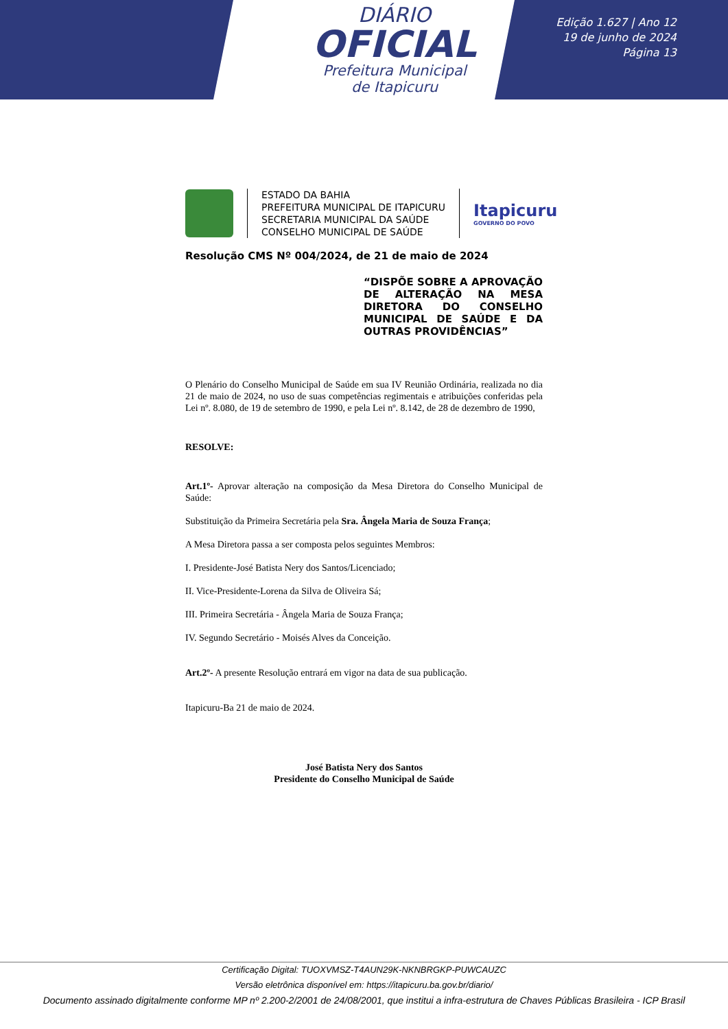DIÁRIO
OFICIAL
Prefeitura Municipal
de Itapicuru
Edição 1.627 | Ano 12
19 de junho de 2024
Página 13
ESTADO DA BAHIA
PREFEITURA MUNICIPAL DE ITAPICURU
SECRETARIA MUNICIPAL DA SAÚDE
CONSELHO MUNICIPAL DE SAÚDE
Itapicuru
GOVERNO DO POVO
Resolução CMS Nº 004/2024, de 21 de maio de 2024
“DISPÕE SOBRE A APROVAÇÃO DE ALTERAÇÃO NA MESA DIRETORA DO CONSELHO MUNICIPAL DE SAÚDE E DA OUTRAS PROVIDÊNCIAS”
O Plenário do Conselho Municipal de Saúde em sua IV Reunião Ordinária, realizada no dia 21 de maio de 2024, no uso de suas competências regimentais e atribuições conferidas pela Lei nº. 8.080, de 19 de setembro de 1990, e pela Lei nº. 8.142, de 28 de dezembro de 1990,
RESOLVE:
Art.1º- Aprovar alteração na composição da Mesa Diretora do Conselho Municipal de Saúde:
Substituição da Primeira Secretária pela Sra. Ângela Maria de Souza França;
A Mesa Diretora passa a ser composta pelos seguintes Membros:
I. Presidente-José Batista Nery dos Santos/Licenciado;
II. Vice-Presidente-Lorena da Silva de Oliveira Sá;
III. Primeira Secretária - Ângela Maria de Souza França;
IV. Segundo Secretário - Moisés Alves da Conceição.
Art.2º- A presente Resolução entrará em vigor na data de sua publicação.
Itapicuru-Ba 21 de maio de 2024.
José Batista Nery dos Santos
Presidente do Conselho Municipal de Saúde
Certificação Digital: TUOXVMSZ-T4AUN29K-NKNBRGKP-PUWCAUZC
Versão eletrônica disponível em: https://itapicuru.ba.gov.br/diario/
Documento assinado digitalmente conforme MP nº 2.200-2/2001 de 24/08/2001, que institui a infra-estrutura de Chaves Públicas Brasileira - ICP Brasil